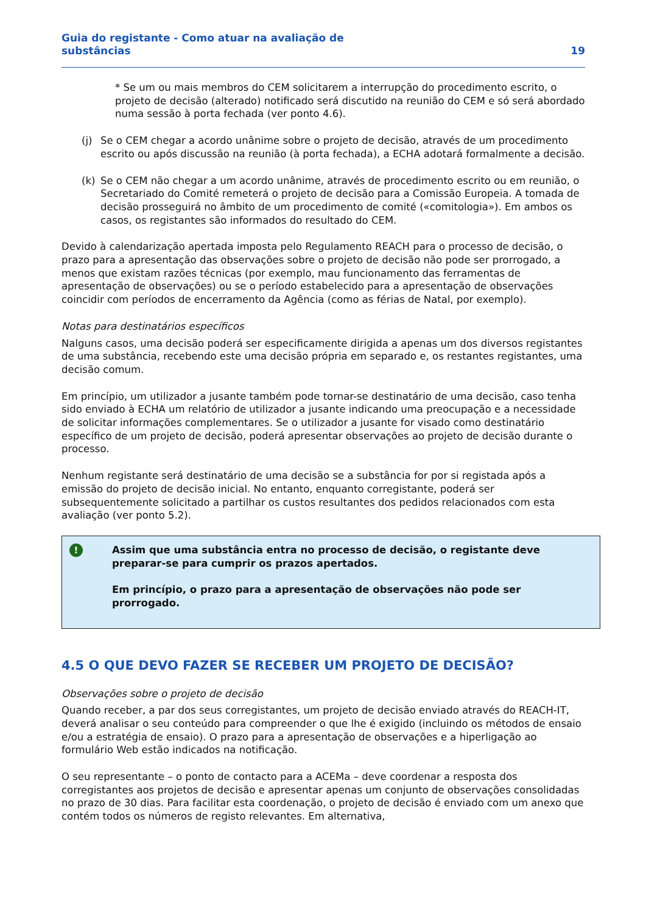Guia do registante - Como atuar na avaliação de
substâncias
19
* Se um ou mais membros do CEM solicitarem a interrupção do procedimento escrito, o projeto de decisão (alterado) notificado será discutido na reunião do CEM e só será abordado numa sessão à porta fechada (ver ponto 4.6).
(j) Se o CEM chegar a acordo unânime sobre o projeto de decisão, através de um procedimento escrito ou após discussão na reunião (à porta fechada), a ECHA adotará formalmente a decisão.
(k) Se o CEM não chegar a um acordo unânime, através de procedimento escrito ou em reunião, o Secretariado do Comité remeterá o projeto de decisão para a Comissão Europeia. A tomada de decisão prosseguirá no âmbito de um procedimento de comité («comitologia»). Em ambos os casos, os registantes são informados do resultado do CEM.
Devido à calendarização apertada imposta pelo Regulamento REACH para o processo de decisão, o prazo para a apresentação das observações sobre o projeto de decisão não pode ser prorrogado, a menos que existam razões técnicas (por exemplo, mau funcionamento das ferramentas de apresentação de observações) ou se o período estabelecido para a apresentação de observações coincidir com períodos de encerramento da Agência (como as férias de Natal, por exemplo).
Notas para destinatários específicos
Nalguns casos, uma decisão poderá ser especificamente dirigida a apenas um dos diversos registantes de uma substância, recebendo este uma decisão própria em separado e, os restantes registantes, uma decisão comum.
Em princípio, um utilizador a jusante também pode tornar-se destinatário de uma decisão, caso tenha sido enviado à ECHA um relatório de utilizador a jusante indicando uma preocupação e a necessidade de solicitar informações complementares. Se o utilizador a jusante for visado como destinatário específico de um projeto de decisão, poderá apresentar observações ao projeto de decisão durante o processo.
Nenhum registante será destinatário de uma decisão se a substância for por si registada após a emissão do projeto de decisão inicial. No entanto, enquanto corregistante, poderá ser subsequentemente solicitado a partilhar os custos resultantes dos pedidos relacionados com esta avaliação (ver ponto 5.2).
!
Assim que uma substância entra no processo de decisão, o registante deve preparar-se para cumprir os prazos apertados.
Em princípio, o prazo para a apresentação de observações não pode ser prorrogado.
4.5 O QUE DEVO FAZER SE RECEBER UM PROJETO DE DECISÃO?
Observações sobre o projeto de decisão
Quando receber, a par dos seus corregistantes, um projeto de decisão enviado através do REACH-IT, deverá analisar o seu conteúdo para compreender o que lhe é exigido (incluindo os métodos de ensaio e/ou a estratégia de ensaio). O prazo para a apresentação de observações e a hiperligação ao formulário Web estão indicados na notificação.
O seu representante – o ponto de contacto para a ACEMa – deve coordenar a resposta dos corregistantes aos projetos de decisão e apresentar apenas um conjunto de observações consolidadas no prazo de 30 dias. Para facilitar esta coordenação, o projeto de decisão é enviado com um anexo que contém todos os números de registo relevantes. Em alternativa,